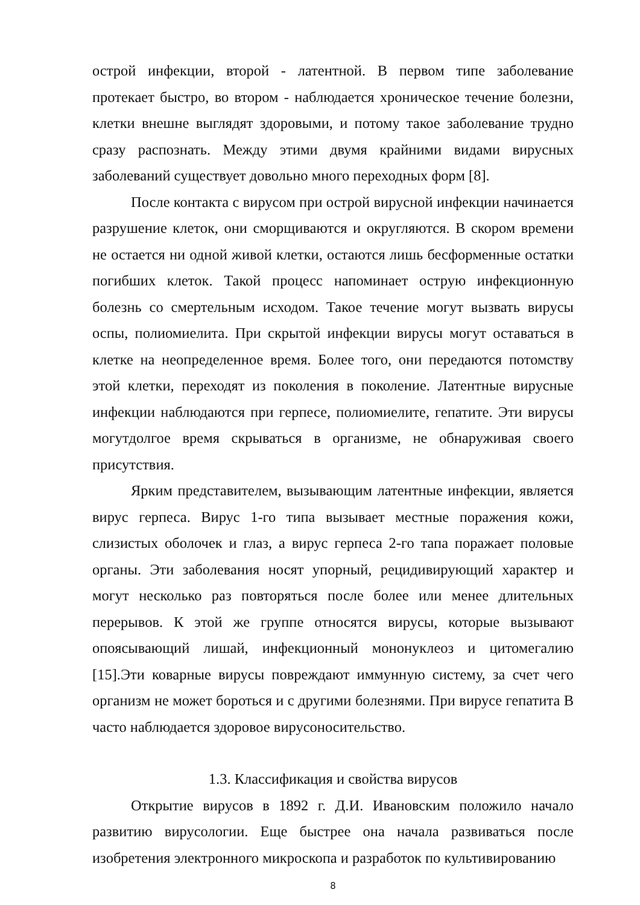острой инфекции, второй - латентной. В первом типе заболевание протекает быстро, во втором - наблюдается хроническое течение болезни, клетки внешне выглядят здоровыми, и потому такое заболевание трудно сразу распознать. Между этими двумя крайними видами вирусных заболеваний существует довольно много переходных форм [8].
После контакта с вирусом при острой вирусной инфекции начинается разрушение клеток, они сморщиваются и округляются. В скором времени не остается ни одной живой клетки, остаются лишь бесформенные остатки погибших клеток. Такой процесс напоминает острую инфекционную болезнь со смертельным исходом. Такое течение могут вызвать вирусы оспы, полиомиелита. При скрытой инфекции вирусы могут оставаться в клетке на неопределенное время. Более того, они передаются потомству этой клетки, переходят из поколения в поколение. Латентные вирусные инфекции наблюдаются при герпесе, полиомиелите, гепатите. Эти вирусы могутдолгое время скрываться в организме, не обнаруживая своего присутствия.
Ярким представителем, вызывающим латентные инфекции, является вирус герпеса. Вирус 1-го типа вызывает местные поражения кожи, слизистых оболочек и глаз, а вирус герпеса 2-го тапа поражает половые органы. Эти заболевания носят упорный, рецидивирующий характер и могут несколько раз повторяться после более или менее длительных перерывов. К этой же группе относятся вирусы, которые вызывают опоясывающий лишай, инфекционный мононуклеоз и цитомегалию [15].Эти коварные вирусы повреждают иммунную систему, за счет чего организм не может бороться и с другими болезнями. При вирусе гепатита В часто наблюдается здоровое вирусоносительство.
1.3. Классификация и свойства вирусов
Открытие вирусов в 1892 г. Д.И. Ивановским положило начало развитию вирусологии. Еще быстрее она начала развиваться после изобретения электронного микроскопа и разработок по культивированию
8